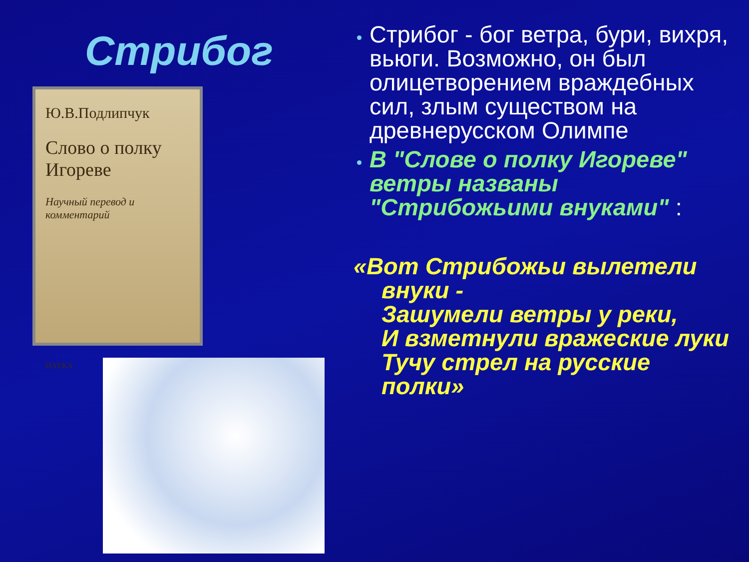Стрибог
Ю.В.Подлипчук
Слово о полку Игореве
Научный перевод и комментарий
НАУКА
Стрибог - бог ветра, бури, вихря, вьюги. Возможно, он был олицетворением враждебных сил, злым существом на древнерусском Олимпе
В "Слове о полку Игореве" ветры названы "Стрибожьими внуками" :
«Вот Стрибожьи вылетели внуки -
Зашумели ветры у реки,
И взметнули вражеские луки
Тучу стрел на русские полки»